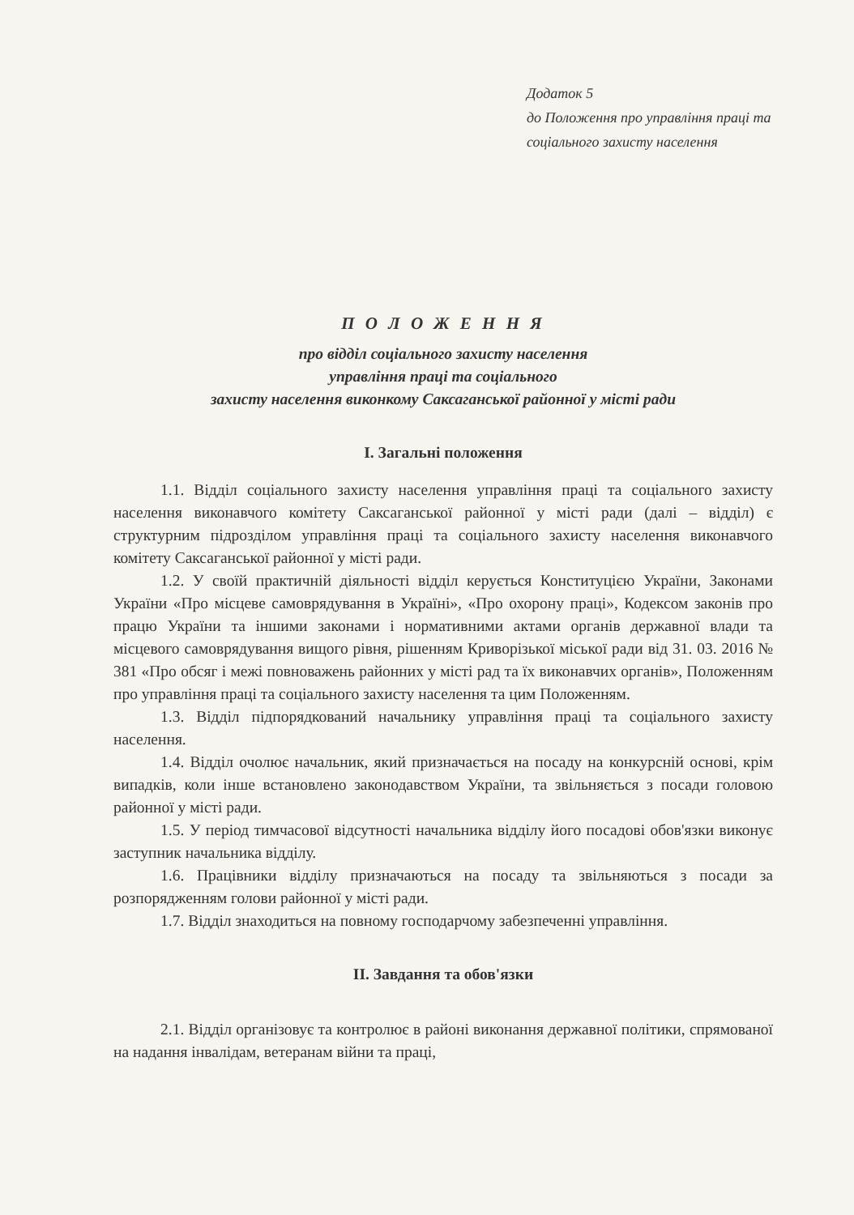Додаток 5
до Положення про управління праці та соціального захисту населення
П О Л О Ж Е Н Н Я
про відділ соціального захисту населення
управління праці та соціального
захисту населення виконкому Саксаганської районної у місті ради
I. Загальні положення
1.1. Відділ соціального захисту населення управління праці та соціального захисту населення виконавчого комітету Саксаганської районної у місті ради (далі – відділ) є структурним підрозділом управління праці та соціального захисту населення виконавчого комітету Саксаганської районної у місті ради.
1.2. У своїй практичній діяльності відділ керується Конституцією України, Законами України «Про місцеве самоврядування в Україні», «Про охорону праці», Кодексом законів про працю України та іншими законами і нормативними актами органів державної влади та місцевого самоврядування вищого рівня, рішенням Криворізької міської ради від 31. 03. 2016 № 381 «Про обсяг і межі повноважень районних у місті рад та їх виконавчих органів», Положенням про управління праці та соціального захисту населення та цим Положенням.
1.3. Відділ підпорядкований начальнику управління праці та соціального захисту населення.
1.4. Відділ очолює начальник, який призначається на посаду на конкурсній основі, крім випадків, коли інше встановлено законодавством України, та звільняється з посади головою районної у місті ради.
1.5. У період тимчасової відсутності начальника відділу його посадові обов'язки виконує заступник начальника відділу.
1.6. Працівники відділу призначаються на посаду та звільняються з посади за розпорядженням голови районної у місті ради.
1.7. Відділ знаходиться на повному господарчому забезпеченні управління.
II. Завдання та обов'язки
2.1. Відділ організовує та контролює в районі виконання державної політики, спрямованої на надання інвалідам, ветеранам війни та праці,